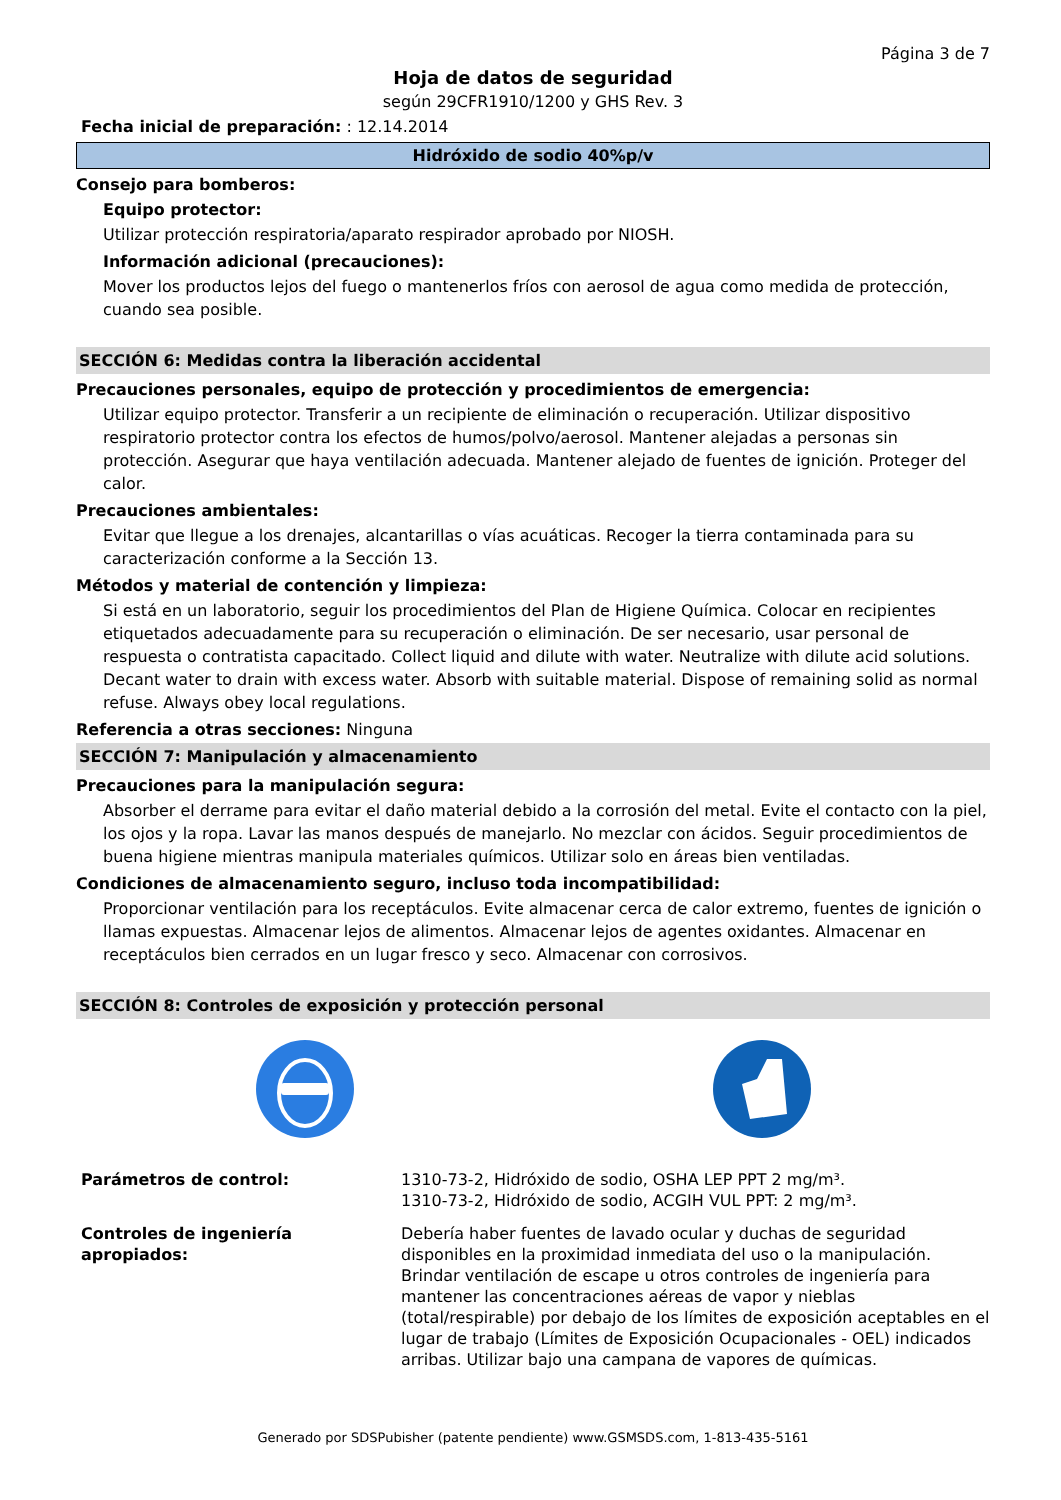Página 3 de 7
Hoja de datos de seguridad
según 29CFR1910/1200 y GHS Rev. 3
Fecha inicial de preparación: : 12.14.2014
Hidróxido de sodio 40%p/v
Consejo para bomberos:
Equipo protector:
Utilizar protección respiratoria/aparato respirador aprobado por NIOSH.
Información adicional (precauciones):
Mover los productos lejos del fuego o mantenerlos fríos con aerosol de agua como medida de protección, cuando sea posible.
SECCIÓN 6: Medidas contra la liberación accidental
Precauciones personales, equipo de protección y procedimientos de emergencia:
Utilizar equipo protector. Transferir a un recipiente de eliminación o recuperación. Utilizar dispositivo respiratorio protector contra los efectos de humos/polvo/aerosol. Mantener alejadas a personas sin protección. Asegurar que haya ventilación adecuada. Mantener alejado de fuentes de ignición. Proteger del calor.
Precauciones ambientales:
Evitar que llegue a los drenajes, alcantarillas o vías acuáticas. Recoger la tierra contaminada para su caracterización conforme a la Sección 13.
Métodos y material de contención y limpieza:
Si está en un laboratorio, seguir los procedimientos del Plan de Higiene Química. Colocar en recipientes etiquetados adecuadamente para su recuperación o eliminación. De ser necesario, usar personal de respuesta o contratista capacitado. Collect liquid and dilute with water. Neutralize with dilute acid solutions. Decant water to drain with excess water. Absorb with suitable material. Dispose of remaining solid as normal refuse. Always obey local regulations.
Referencia a otras secciones: Ninguna
SECCIÓN 7: Manipulación y almacenamiento
Precauciones para la manipulación segura:
Absorber el derrame para evitar el daño material debido a la corrosión del metal. Evite el contacto con la piel, los ojos y la ropa. Lavar las manos después de manejarlo. No mezclar con ácidos. Seguir procedimientos de buena higiene mientras manipula materiales químicos. Utilizar solo en áreas bien ventiladas.
Condiciones de almacenamiento seguro, incluso toda incompatibilidad:
Proporcionar ventilación para los receptáculos. Evite almacenar cerca de calor extremo, fuentes de ignición o llamas expuestas. Almacenar lejos de alimentos. Almacenar lejos de agentes oxidantes. Almacenar en receptáculos bien cerrados en un lugar fresco y seco. Almacenar con corrosivos.
SECCIÓN 8: Controles de exposición y protección personal
Parámetros de control: 1310-73-2, Hidróxido de sodio, OSHA LEP PPT 2 mg/m³.
1310-73-2, Hidróxido de sodio, ACGIH VUL PPT: 2 mg/m³.
Controles de ingeniería apropiados:
Debería haber fuentes de lavado ocular y duchas de seguridad disponibles en la proximidad inmediata del uso o la manipulación. Brindar ventilación de escape u otros controles de ingeniería para mantener las concentraciones aéreas de vapor y nieblas (total/respirable) por debajo de los límites de exposición aceptables en el lugar de trabajo (Límites de Exposición Ocupacionales - OEL) indicados arribas. Utilizar bajo una campana de vapores de químicas.
Generado por SDSPubisher (patente pendiente) www.GSMSDS.com, 1-813-435-5161